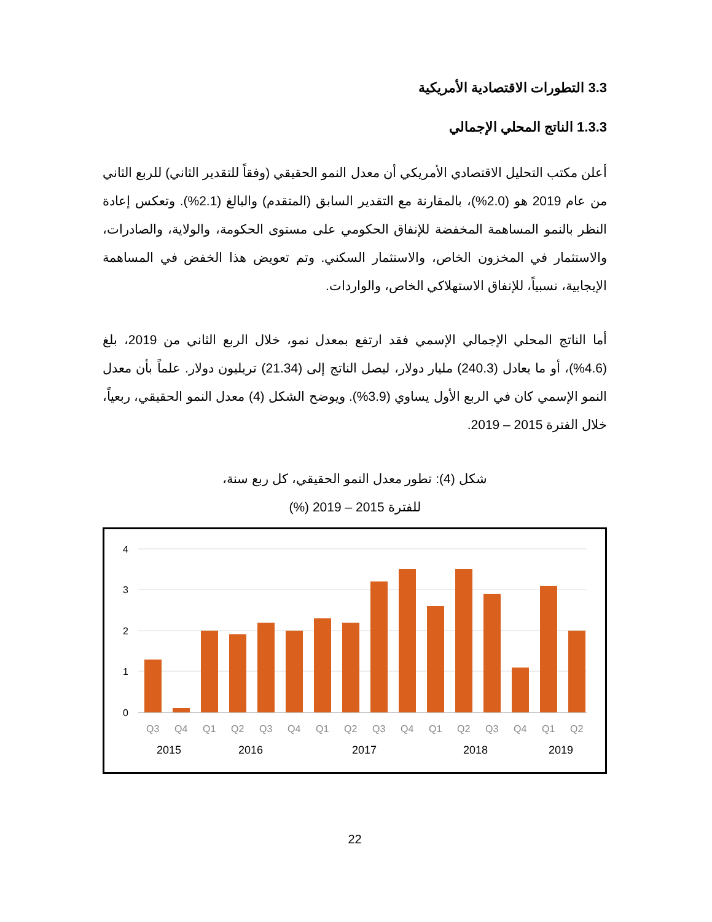3.3 التطورات الاقتصادية الأمريكية
1.3.3 الناتج المحلي الإجمالي
أعلن مكتب التحليل الاقتصادي الأمريكي أن معدل النمو الحقيقي (وفقاً للتقدير الثاني) للربع الثاني من عام 2019 هو (2.0%)، بالمقارنة مع التقدير السابق (المتقدم) والبالغ (2.1%). وتعكس إعادة النظر بالنمو المساهمة المخفضة للإنفاق الحكومي على مستوى الحكومة، والولاية، والصادرات، والاستثمار في المخزون الخاص، والاستثمار السكني. وتم تعويض هذا الخفض في المساهمة الإيجابية، نسبياً، للإنفاق الاستهلاكي الخاص، والواردات.
أما الناتج المحلي الإجمالي الإسمي فقد ارتفع بمعدل نمو، خلال الربع الثاني من 2019، بلغ (4.6%)، أو ما يعادل (240.3) مليار دولار، ليصل الناتج إلى (21.34) تريليون دولار. علماً بأن معدل النمو الإسمي كان في الربع الأول يساوي (3.9%). ويوضح الشكل (4) معدل النمو الحقيقي، ربعياً، خلال الفترة 2015 – 2019.
شكل (4): تطور معدل النمو الحقيقي، كل ربع سنة،
للفترة 2015 – 2019 (%)
4
3
2
1
0
Q3
Q4
Q1
Q2
Q3
Q4
Q1
Q2
Q3
Q4
Q1
Q2
Q3
Q4
Q1
Q2
2015
2016
2017
2018
2019
22